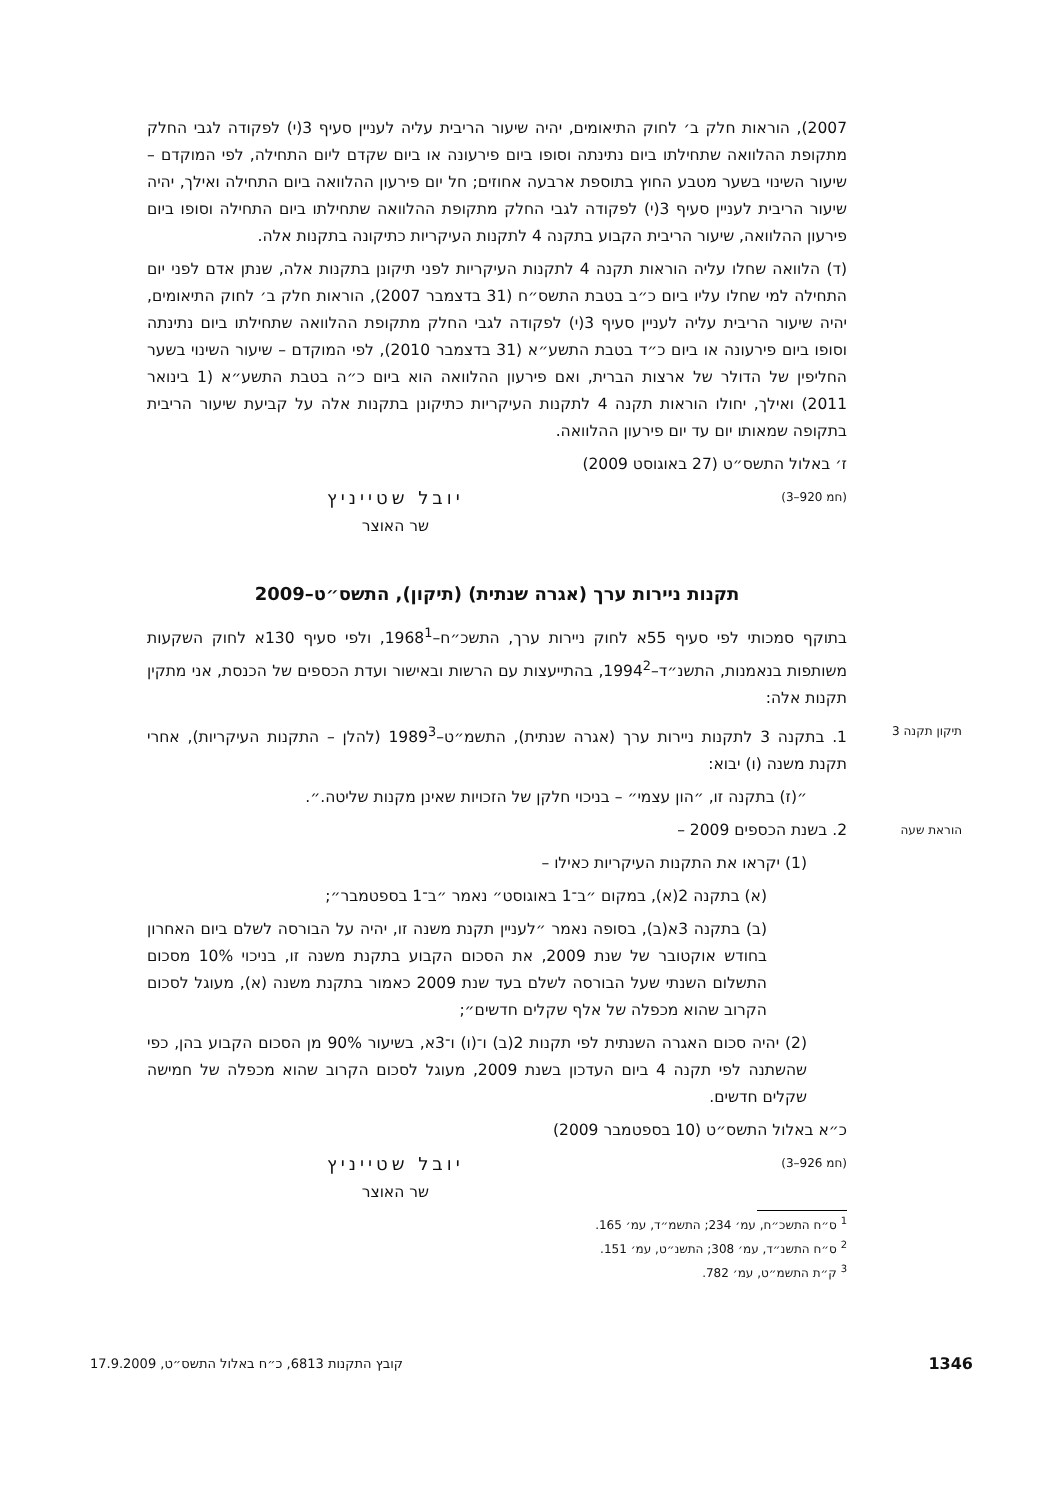2007), הוראות חלק ב׳ לחוק התיאומים, יהיה שיעור הריבית עליה לעניין סעיף 3(י) לפקודה לגבי החלק מתקופת ההלוואה שתחילתו ביום נתינתה וסופו ביום פירעונה או ביום שקדם ליום התחילה, לפי המוקדם – שיעור השינוי בשער מטבע החוץ בתוספת ארבעה אחוזים; חל יום פירעון ההלוואה ביום התחילה ואילך, יהיה שיעור הריבית לעניין סעיף 3(י) לפקודה לגבי החלק מתקופת ההלוואה שתחילתו ביום התחילה וסופו ביום פירעון ההלוואה, שיעור הריבית הקבוע בתקנה 4 לתקנות העיקריות כתיקונה בתקנות אלה.
(ד) הלוואה שחלו עליה הוראות תקנה 4 לתקנות העיקריות לפני תיקונן בתקנות אלה, שנתן אדם לפני יום התחילה למי שחלו עליו ביום כ״ב בטבת התשס״ח (31 בדצמבר 2007), הוראות חלק ב׳ לחוק התיאומים, יהיה שיעור הריבית עליה לעניין סעיף 3(י) לפקודה לגבי החלק מתקופת ההלוואה שתחילתו ביום נתינתה וסופו ביום פירעונה או ביום כ״ד בטבת התשע״א (31 בדצמבר 2010), לפי המוקדם – שיעור השינוי בשער החליפין של הדולר של ארצות הברית, ואם פירעון ההלוואה הוא ביום כ״ה בטבת התשע״א (1 בינואר 2011) ואילך, יחולו הוראות תקנה 4 לתקנות העיקריות כתיקונן בתקנות אלה על קביעת שיעור הריבית בתקופה שמאותו יום עד יום פירעון ההלוואה.
ז׳ באלול התשס״ט (27 באוגוסט 2009)
(חמ 920–3) יובל שטייניץ
שר האוצר
תקנות ניירות ערך (אגרה שנתית) (תיקון), התשס״ט–2009
בתוקף סמכותי לפי סעיף 55א לחוק ניירות ערך, התשכ״ח–1968<sup>1</sup>, ולפי סעיף 130א לחוק השקעות משותפות בנאמנות, התשנ״ד–1994<sup>2</sup>, בהתייעצות עם הרשות ובאישור ועדת הכספים של הכנסת, אני מתקין תקנות אלה:
תיקון תקנה 3
1. בתקנה 3 לתקנות ניירות ערך (אגרה שנתית), התשמ״ט–1989<sup>3</sup> (להלן – התקנות העיקריות), אחרי תקנת משנה (ו) יבוא:
״(ז) בתקנה זו, ״הון עצמי״ – בניכוי חלקן של הזכויות שאינן מקנות שליטה.״.
הוראת שעה
2. בשנת הכספים 2009 –
(1) יקראו את התקנות העיקריות כאילו –
(א) בתקנה 2(א), במקום ״ב־1 באוגוסט״ נאמר ״ב־1 בספטמבר״;
(ב) בתקנה 3א(ב), בסופה נאמר ״לעניין תקנת משנה זו, יהיה על הבורסה לשלם ביום האחרון בחודש אוקטובר של שנת 2009, את הסכום הקבוע בתקנת משנה זו, בניכוי 10% מסכום התשלום השנתי שעל הבורסה לשלם בעד שנת 2009 כאמור בתקנת משנה (א), מעוגל לסכום הקרוב שהוא מכפלה של אלף שקלים חדשים״;
(2) יהיה סכום האגרה השנתית לפי תקנות 2(ב) ו־(ו) ו־3א, בשיעור 90% מן הסכום הקבוע בהן, כפי שהשתנה לפי תקנה 4 ביום העדכון בשנת 2009, מעוגל לסכום הקרוב שהוא מכפלה של חמישה שקלים חדשים.
כ״א באלול התשס״ט (10 בספטמבר 2009)
(חמ 926–3) יובל שטייניץ
שר האוצר
<sup>1</sup> ס״ח התשכ״ח, עמ׳ 234; התשמ״ד, עמ׳ 165.
<sup>2</sup> ס״ח התשנ״ד, עמ׳ 308; התשנ״ט, עמ׳ 151.
<sup>3</sup> ק״ת התשמ״ט, עמ׳ 782.
1346 קובץ התקנות 6813, כ״ח באלול התשס״ט, 17.9.2009